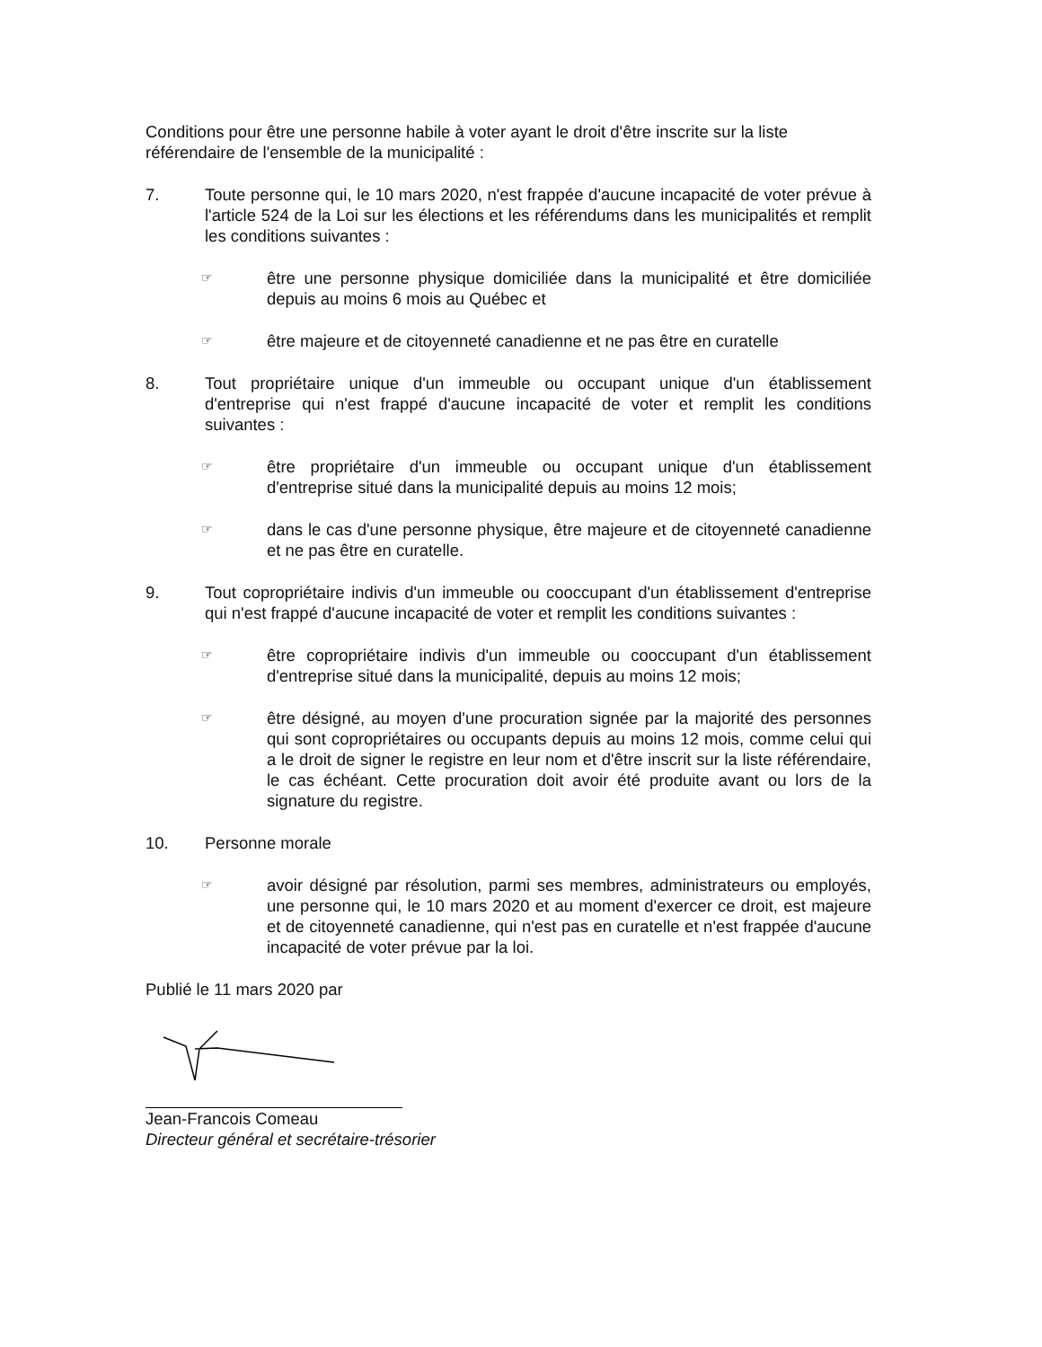Conditions pour être une personne habile à voter ayant le droit d'être inscrite sur la liste référendaire de l'ensemble de la municipalité :
7. Toute personne qui, le 10 mars 2020, n'est frappée d'aucune incapacité de voter prévue à l'article 524 de la Loi sur les élections et les référendums dans les municipalités et remplit les conditions suivantes :
☞
être une personne physique domiciliée dans la municipalité et être domiciliée depuis au moins 6 mois au Québec et
☞
être majeure et de citoyenneté canadienne et ne pas être en curatelle
8. Tout propriétaire unique d'un immeuble ou occupant unique d'un établissement d'entreprise qui n'est frappé d'aucune incapacité de voter et remplit les conditions suivantes :
☞
être propriétaire d'un immeuble ou occupant unique d'un établissement d'entreprise situé dans la municipalité depuis au moins 12 mois;
☞
dans le cas d'une personne physique, être majeure et de citoyenneté canadienne et ne pas être en curatelle.
9. Tout copropriétaire indivis d'un immeuble ou cooccupant d'un établissement d'entreprise qui n'est frappé d'aucune incapacité de voter et remplit les conditions suivantes :
☞
être copropriétaire indivis d'un immeuble ou cooccupant d'un établissement d'entreprise situé dans la municipalité, depuis au moins 12 mois;
☞
être désigné, au moyen d'une procuration signée par la majorité des personnes qui sont copropriétaires ou occupants depuis au moins 12 mois, comme celui qui a le droit de signer le registre en leur nom et d'être inscrit sur la liste référendaire, le cas échéant. Cette procuration doit avoir été produite avant ou lors de la signature du registre.
10. Personne morale
☞
avoir désigné par résolution, parmi ses membres, administrateurs ou employés, une personne qui, le 10 mars 2020 et au moment d'exercer ce droit, est majeure et de citoyenneté canadienne, qui n'est pas en curatelle et n'est frappée d'aucune incapacité de voter prévue par la loi.
Publié le 11 mars 2020 par
Jean-Francois Comeau
Directeur général et secrétaire-trésorier